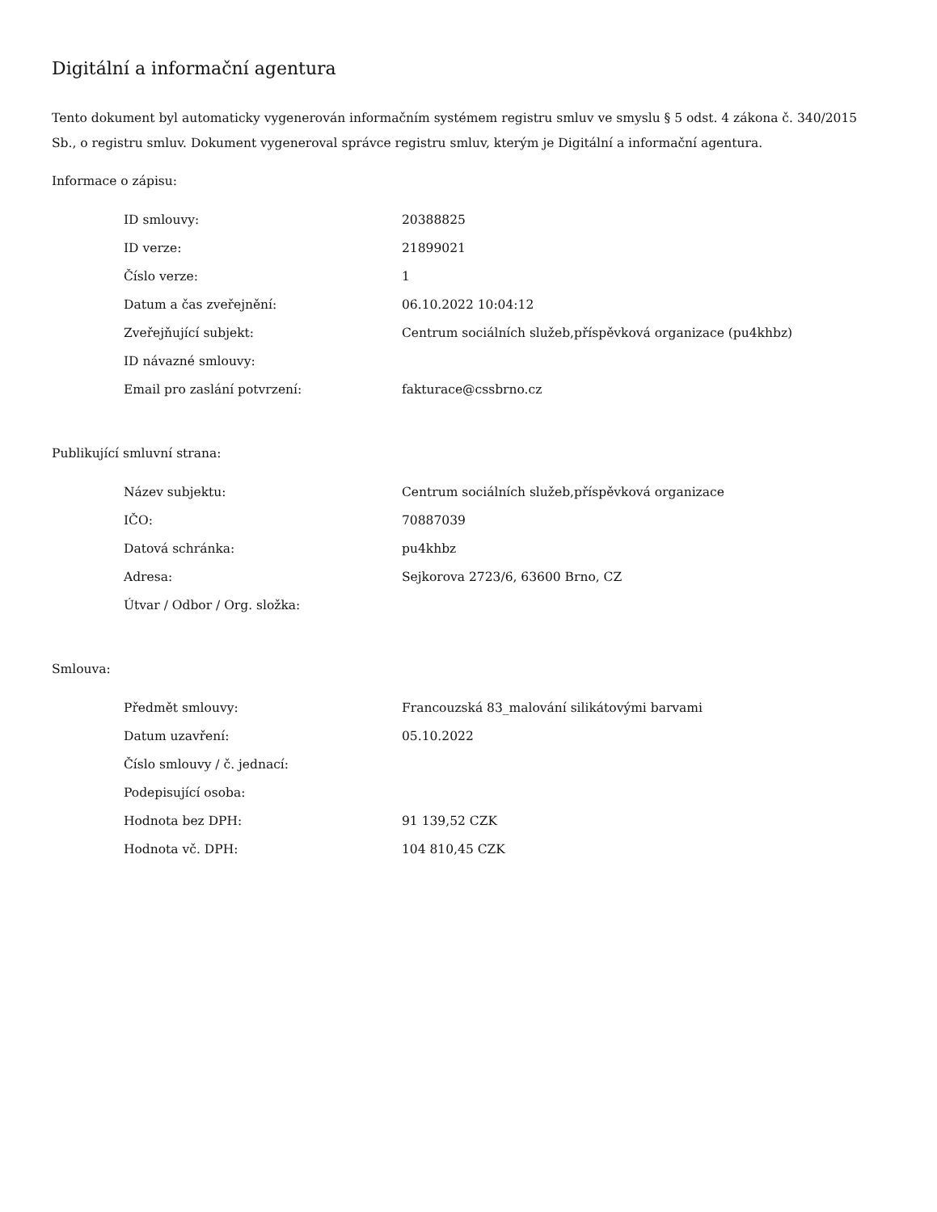Digitální a informační agentura
Tento dokument byl automaticky vygenerován informačním systémem registru smluv ve smyslu § 5 odst. 4 zákona č. 340/2015 Sb., o registru smluv. Dokument vygeneroval správce registru smluv, kterým je Digitální a informační agentura.
Informace o zápisu:
| ID smlouvy: | 20388825 |
| ID verze: | 21899021 |
| Číslo verze: | 1 |
| Datum a čas zveřejnění: | 06.10.2022 10:04:12 |
| Zveřejňující subjekt: | Centrum sociálních služeb,příspěvková organizace (pu4khbz) |
| ID návazné smlouvy: | |
| Email pro zaslání potvrzení: | fakturace@cssbrno.cz |
Publikující smluvní strana:
| Název subjektu: | Centrum sociálních služeb,příspěvková organizace |
| IČO: | 70887039 |
| Datová schránka: | pu4khbz |
| Adresa: | Sejkorova 2723/6, 63600 Brno, CZ |
| Útvar / Odbor / Org. složka: | |
Smlouva:
| Předmět smlouvy: | Francouzská 83_malování silikátovými barvami |
| Datum uzavření: | 05.10.2022 |
| Číslo smlouvy / č. jednací: | |
| Podepisující osoba: | |
| Hodnota bez DPH: | 91 139,52 CZK |
| Hodnota vč. DPH: | 104 810,45 CZK |